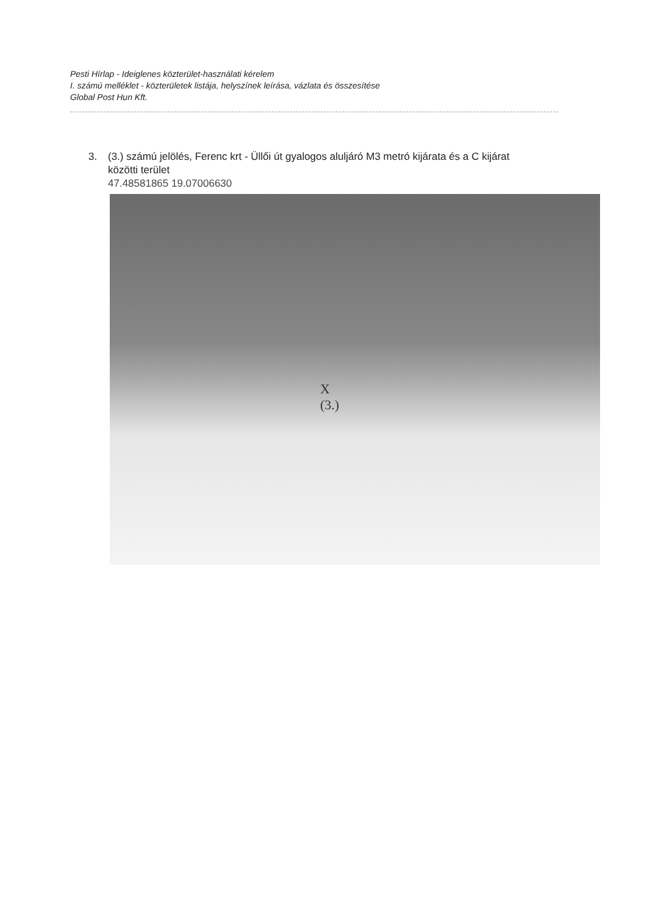Pesti Hírlap - Ideiglenes közterület-használati kérelem
I. számú melléklet - közterületek listája, helyszínek leírása, vázlata és összesítése
Global Post Hun Kft.
3. (3.) számú jelölés, Ferenc krt - Üllői út gyalogos aluljáró M3 metró kijárata és a C kijárat
közötti terület
47.48581865 19.07006630
X
(3.)